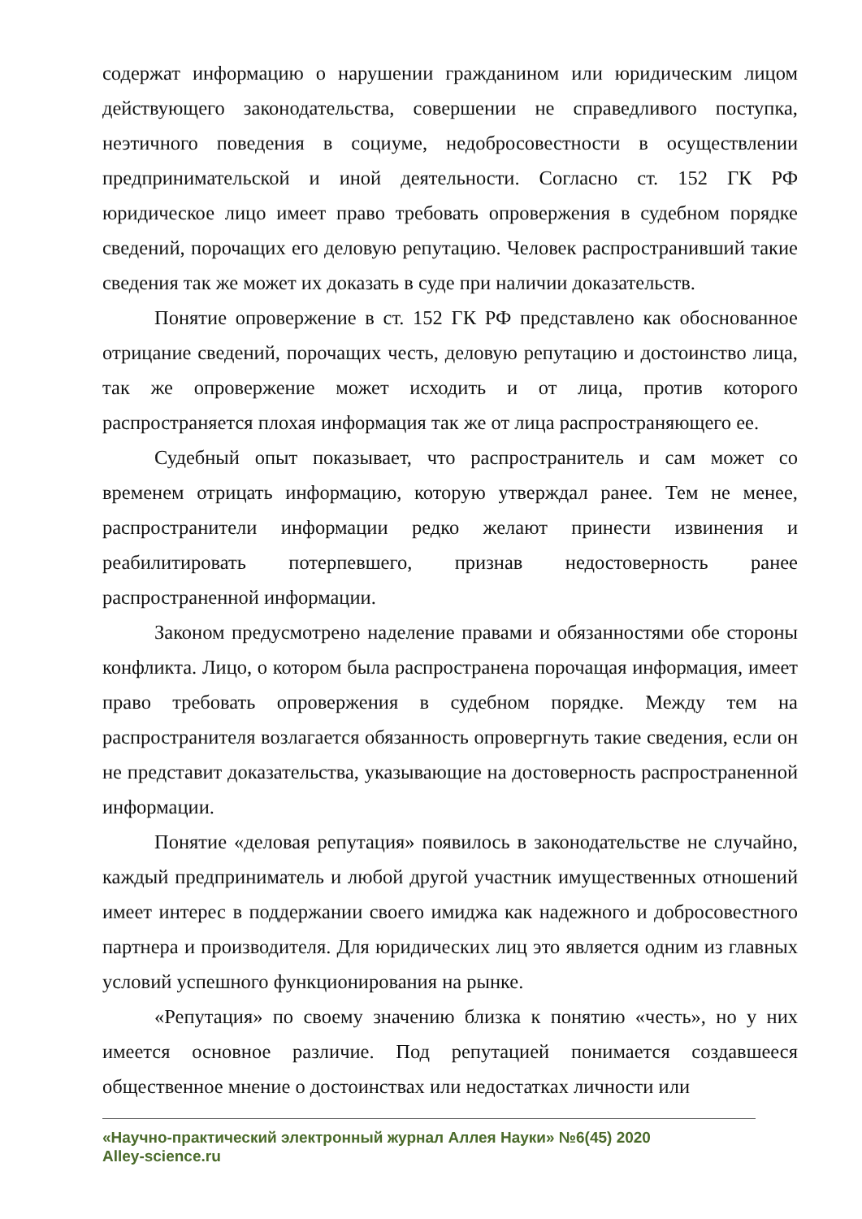содержат информацию о нарушении гражданином или юридическим лицом действующего законодательства, совершении не справедливого поступка, неэтичного поведения в социуме, недобросовестности в осуществлении предпринимательской и иной деятельности. Согласно ст. 152 ГК РФ юридическое лицо имеет право требовать опровержения в судебном порядке сведений, порочащих его деловую репутацию. Человек распространивший такие сведения так же может их доказать в суде при наличии доказательств.
Понятие опровержение в ст. 152 ГК РФ представлено как обоснованное отрицание сведений, порочащих честь, деловую репутацию и достоинство лица, так же опровержение может исходить и от лица, против которого распространяется плохая информация так же от лица распространяющего ее.
Судебный опыт показывает, что распространитель и сам может со временем отрицать информацию, которую утверждал ранее. Тем не менее, распространители информации редко желают принести извинения и реабилитировать потерпевшего, признав недостоверность ранее распространенной информации.
Законом предусмотрено наделение правами и обязанностями обе стороны конфликта. Лицо, о котором была распространена порочащая информация, имеет право требовать опровержения в судебном порядке. Между тем на распространителя возлагается обязанность опровергнуть такие сведения, если он не представит доказательства, указывающие на достоверность распространенной информации.
Понятие «деловая репутация» появилось в законодательстве не случайно, каждый предприниматель и любой другой участник имущественных отношений имеет интерес в поддержании своего имиджа как надежного и добросовестного партнера и производителя. Для юридических лиц это является одним из главных условий успешного функционирования на рынке.
«Репутация» по своему значению близка к понятию «честь», но у них имеется основное различие. Под репутацией понимается создавшееся общественное мнение о достоинствах или недостатках личности или
«Научно-практический электронный журнал Аллея Науки» №6(45) 2020
Alley-science.ru